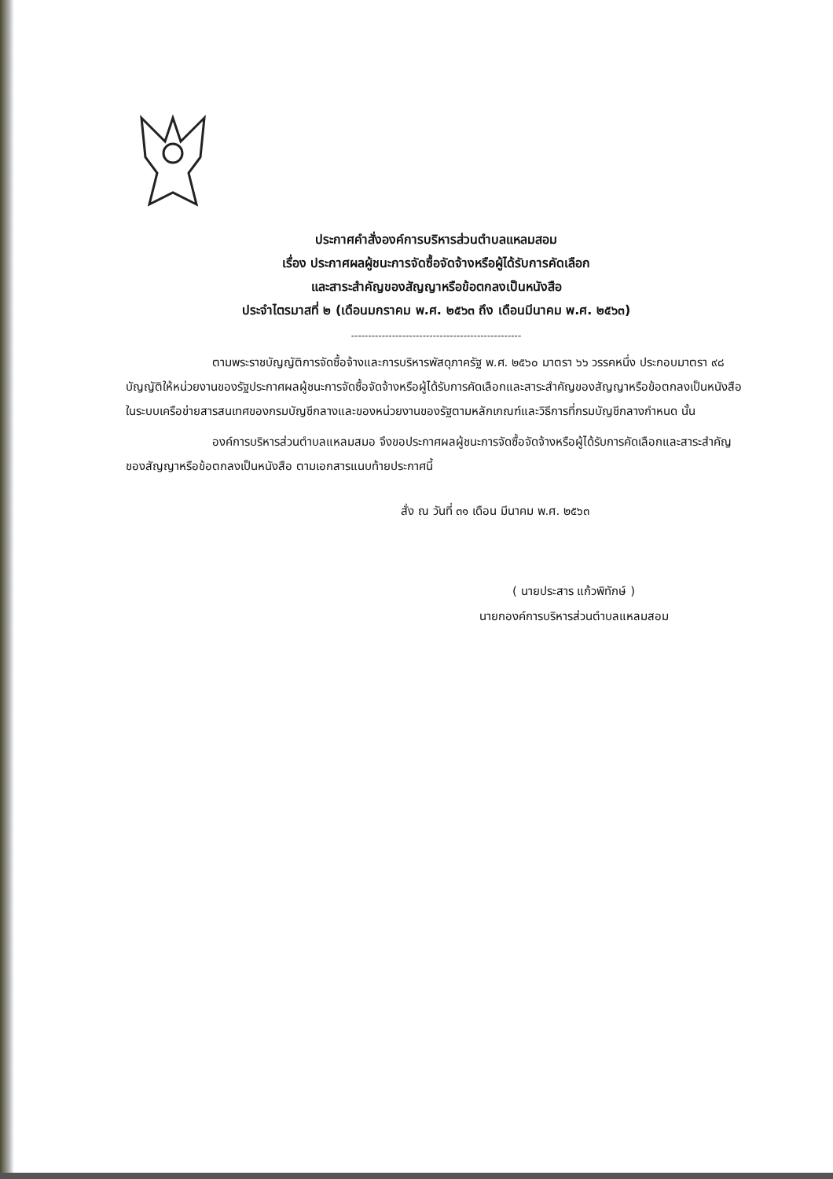ประกาศคำสั่งองค์การบริหารส่วนตำบลแหลมสอม
เรื่อง ประกาศผลผู้ชนะการจัดซื้อจัดจ้างหรือผู้ได้รับการคัดเลือก
และสาระสำคัญของสัญญาหรือข้อตกลงเป็นหนังสือ
ประจำไตรมาสที่ ๒ (เดือนมกราคม พ.ศ. ๒๕๖๓ ถึง เดือนมีนาคม พ.ศ. ๒๕๖๓)
--------------------------------------------------
ตามพระราชบัญญัติการจัดซื้อจ้างและการบริหารพัสดุภาครัฐ พ.ศ. ๒๕๖๐ มาตรา ๖๖ วรรคหนึ่ง ประกอบมาตรา ๙๘ บัญญัติให้หน่วยงานของรัฐประกาศผลผู้ชนะการจัดซื้อจัดจ้างหรือผู้ได้รับการคัดเลือกและสาระสำคัญของสัญญาหรือข้อตกลงเป็นหนังสือ ในระบบเครือข่ายสารสนเทศของกรมบัญชีกลางและของหน่วยงานของรัฐตามหลักเกณฑ์และวิธีการที่กรมบัญชีกลางกำหนด นั้น
องค์การบริหารส่วนตำบลแหลมสมอ จึงขอประกาศผลผู้ชนะการจัดซื้อจัดจ้างหรือผู้ได้รับการคัดเลือกและสาระสำคัญของสัญญาหรือข้อตกลงเป็นหนังสือ ตามเอกสารแนบท้ายประกาศนี้
สั่ง ณ วันที่ ๓๑ เดือน มีนาคม พ.ศ. ๒๕๖๓
( นายประสาร แก้วพิทักษ์ )
นายกองค์การบริหารส่วนตำบลแหลมสอม